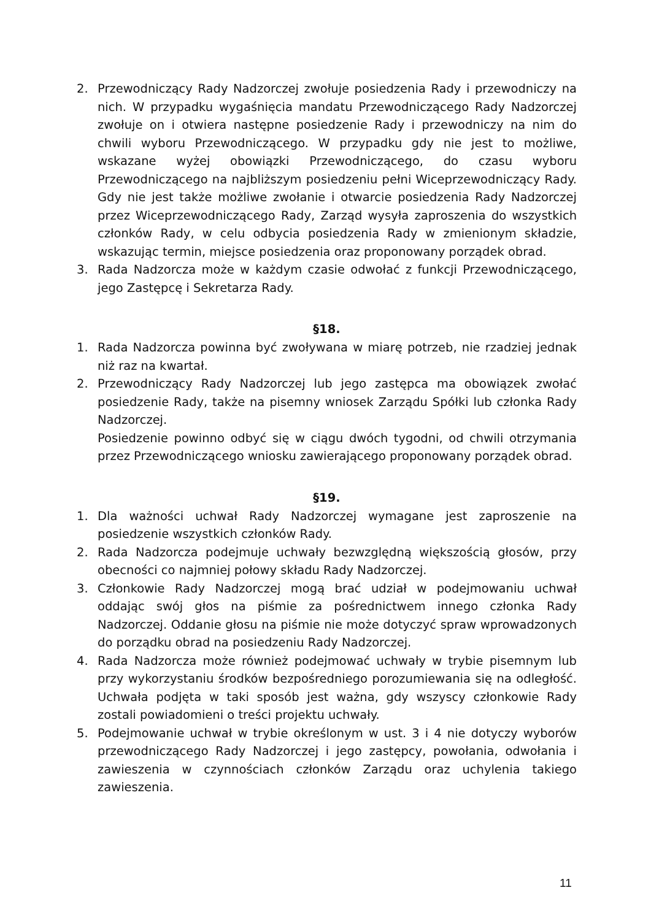2. Przewodniczący Rady Nadzorczej zwołuje posiedzenia Rady i przewodniczy na nich. W przypadku wygaśnięcia mandatu Przewodniczącego Rady Nadzorczej zwołuje on i otwiera następne posiedzenie Rady i przewodniczy na nim do chwili wyboru Przewodniczącego. W przypadku gdy nie jest to możliwe, wskazane wyżej obowiązki Przewodniczącego, do czasu wyboru Przewodniczącego na najbliższym posiedzeniu pełni Wiceprzewodniczący Rady. Gdy nie jest także możliwe zwołanie i otwarcie posiedzenia Rady Nadzorczej przez Wiceprzewodniczącego Rady, Zarząd wysyła zaproszenia do wszystkich członków Rady, w celu odbycia posiedzenia Rady w zmienionym składzie, wskazując termin, miejsce posiedzenia oraz proponowany porządek obrad.
3. Rada Nadzorcza może w każdym czasie odwołać z funkcji Przewodniczącego, jego Zastępcę i Sekretarza Rady.
§18.
1. Rada Nadzorcza powinna być zwoływana w miarę potrzeb, nie rzadziej jednak niż raz na kwartał.
2. Przewodniczący Rady Nadzorczej lub jego zastępca ma obowiązek zwołać posiedzenie Rady, także na pisemny wniosek Zarządu Spółki lub członka Rady Nadzorczej.
Posiedzenie powinno odbyć się w ciągu dwóch tygodni, od chwili otrzymania przez Przewodniczącego wniosku zawierającego proponowany porządek obrad.
§19.
1. Dla ważności uchwał Rady Nadzorczej wymagane jest zaproszenie na posiedzenie wszystkich członków Rady.
2. Rada Nadzorcza podejmuje uchwały bezwzględną większością głosów, przy obecności co najmniej połowy składu Rady Nadzorczej.
3. Członkowie Rady Nadzorczej mogą brać udział w podejmowaniu uchwał oddając swój głos na piśmie za pośrednictwem innego członka Rady Nadzorczej. Oddanie głosu na piśmie nie może dotyczyć spraw wprowadzonych do porządku obrad na posiedzeniu Rady Nadzorczej.
4. Rada Nadzorcza może również podejmować uchwały w trybie pisemnym lub przy wykorzystaniu środków bezpośredniego porozumiewania się na odległość. Uchwała podjęta w taki sposób jest ważna, gdy wszyscy członkowie Rady zostali powiadomieni o treści projektu uchwały.
5. Podejmowanie uchwał w trybie określonym w ust. 3 i 4 nie dotyczy wyborów przewodniczącego Rady Nadzorczej i jego zastępcy, powołania, odwołania i zawieszenia w czynnościach członków Zarządu oraz uchylenia takiego zawieszenia.
11